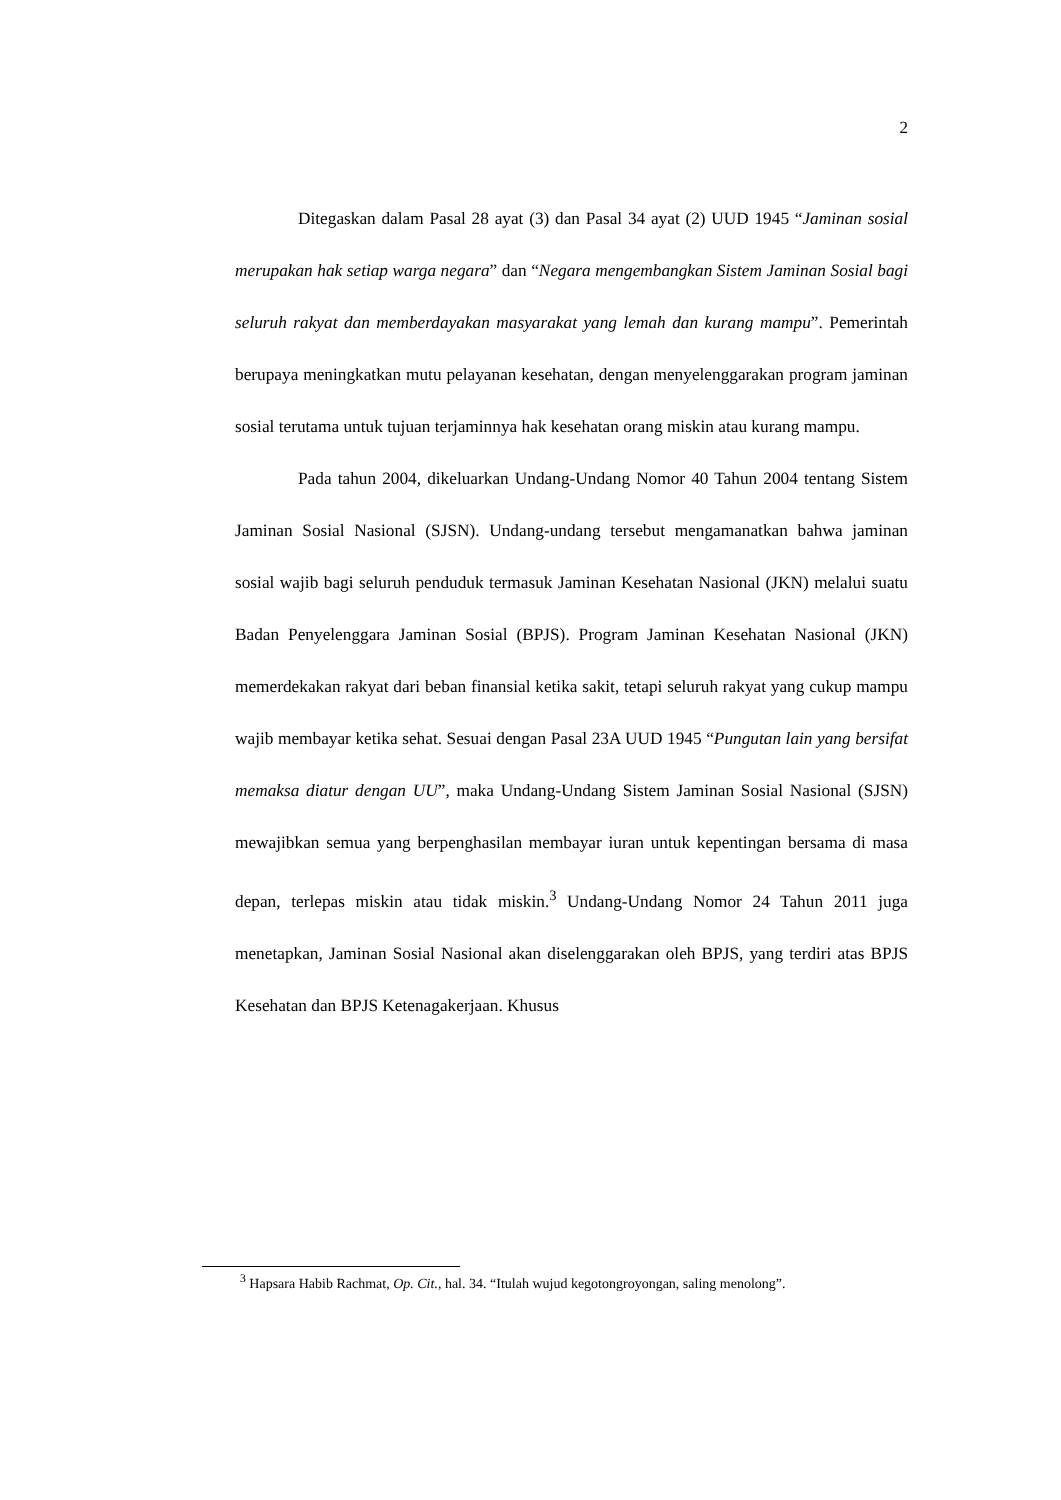2
Ditegaskan dalam Pasal 28 ayat (3) dan Pasal 34 ayat (2) UUD 1945 “Jaminan sosial merupakan hak setiap warga negara” dan “Negara mengembangkan Sistem Jaminan Sosial bagi seluruh rakyat dan memberdayakan masyarakat yang lemah dan kurang mampu”. Pemerintah berupaya meningkatkan mutu pelayanan kesehatan, dengan menyelenggarakan program jaminan sosial terutama untuk tujuan terjaminnya hak kesehatan orang miskin atau kurang mampu.
Pada tahun 2004, dikeluarkan Undang-Undang Nomor 40 Tahun 2004 tentang Sistem Jaminan Sosial Nasional (SJSN). Undang-undang tersebut mengamanatkan bahwa jaminan sosial wajib bagi seluruh penduduk termasuk Jaminan Kesehatan Nasional (JKN) melalui suatu Badan Penyelenggara Jaminan Sosial (BPJS). Program Jaminan Kesehatan Nasional (JKN) memerdekakan rakyat dari beban finansial ketika sakit, tetapi seluruh rakyat yang cukup mampu wajib membayar ketika sehat. Sesuai dengan Pasal 23A UUD 1945 “Pungutan lain yang bersifat memaksa diatur dengan UU”, maka Undang-Undang Sistem Jaminan Sosial Nasional (SJSN) mewajibkan semua yang berpenghasilan membayar iuran untuk kepentingan bersama di masa depan, terlepas miskin atau tidak miskin.<sup>3</sup> Undang-Undang Nomor 24 Tahun 2011 juga menetapkan, Jaminan Sosial Nasional akan diselenggarakan oleh BPJS, yang terdiri atas BPJS Kesehatan dan BPJS Ketenagakerjaan. Khusus
<sup>3</sup> Hapsara Habib Rachmat, Op. Cit., hal. 34. “Itulah wujud kegotongroyongan, saling menolong”.